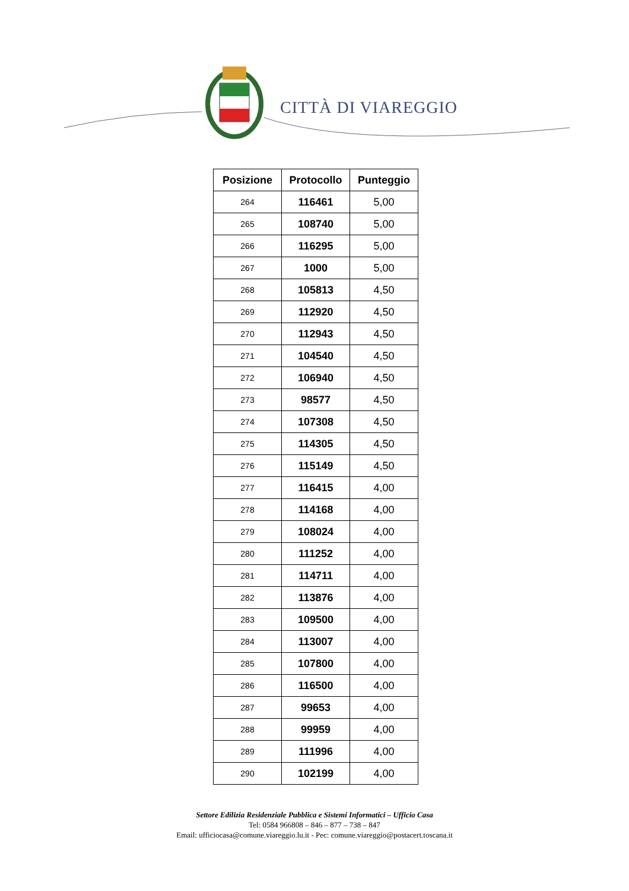CITTÀ DI VIAREGGIO
| Posizione | Protocollo | Punteggio |
| --- | --- | --- |
| 264 | 116461 | 5,00 |
| 265 | 108740 | 5,00 |
| 266 | 116295 | 5,00 |
| 267 | 1000 | 5,00 |
| 268 | 105813 | 4,50 |
| 269 | 112920 | 4,50 |
| 270 | 112943 | 4,50 |
| 271 | 104540 | 4,50 |
| 272 | 106940 | 4,50 |
| 273 | 98577 | 4,50 |
| 274 | 107308 | 4,50 |
| 275 | 114305 | 4,50 |
| 276 | 115149 | 4,50 |
| 277 | 116415 | 4,00 |
| 278 | 114168 | 4,00 |
| 279 | 108024 | 4,00 |
| 280 | 111252 | 4,00 |
| 281 | 114711 | 4,00 |
| 282 | 113876 | 4,00 |
| 283 | 109500 | 4,00 |
| 284 | 113007 | 4,00 |
| 285 | 107800 | 4,00 |
| 286 | 116500 | 4,00 |
| 287 | 99653 | 4,00 |
| 288 | 99959 | 4,00 |
| 289 | 111996 | 4,00 |
| 290 | 102199 | 4,00 |
Settore Edilizia Residenziale Pubblica e Sistemi Informatici – Ufficio Casa
Tel: 0584 966808 – 846 – 877 – 738 – 847
Email: ufficiocasa@comune.viareggio.lu.it - Pec: comune.viareggio@postacert.toscana.it